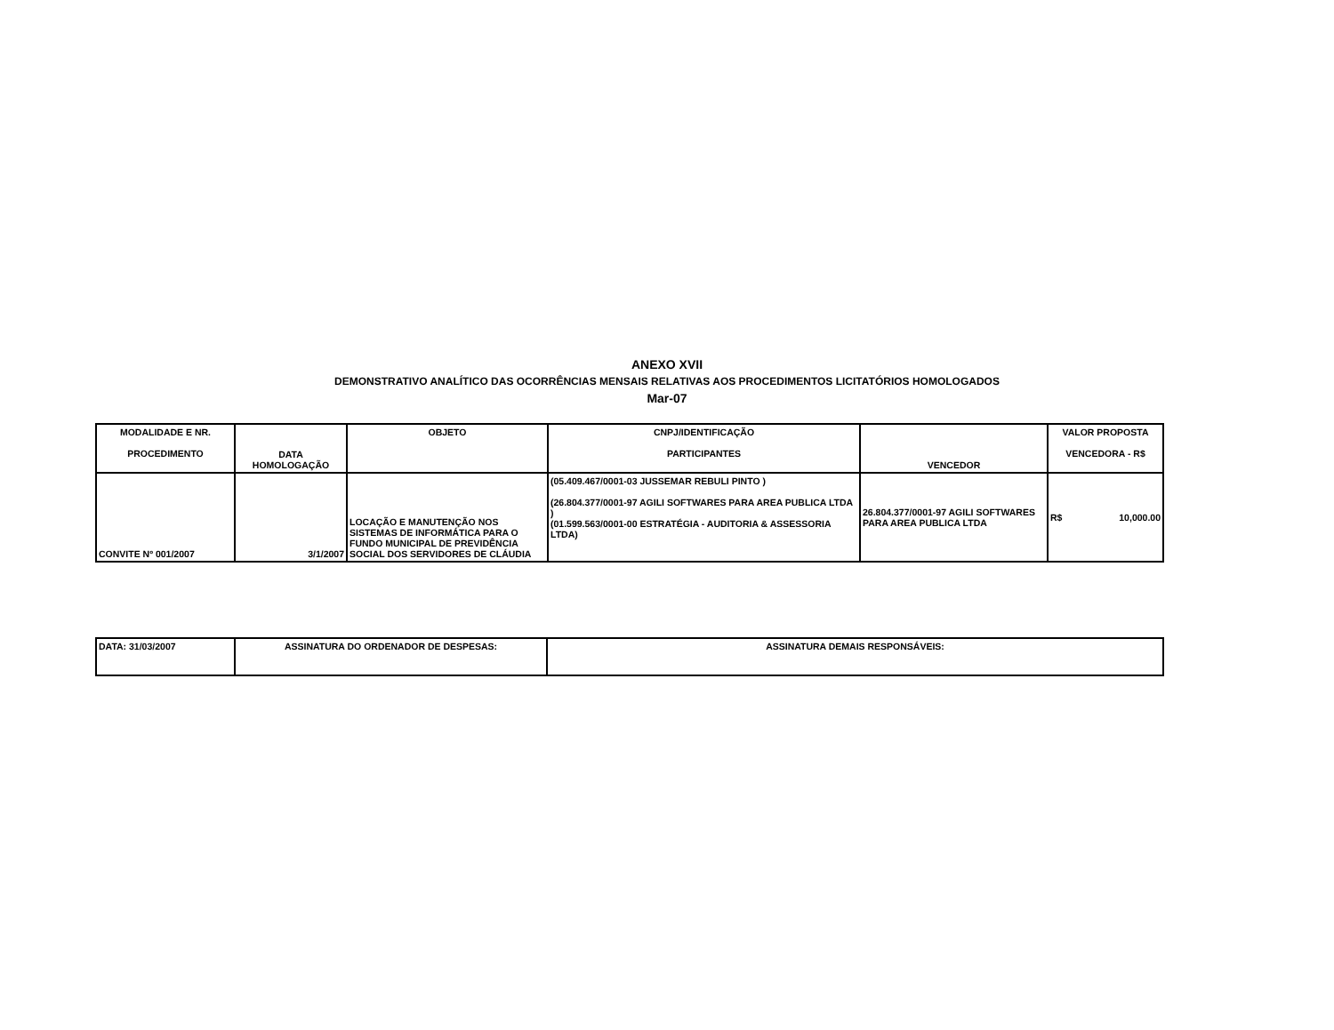ANEXO XVII
DEMONSTRATIVO ANALÍTICO DAS OCORRÊNCIAS MENSAIS RELATIVAS AOS PROCEDIMENTOS LICITATÓRIOS HOMOLOGADOS
Mar-07
| MODALIDADE E NR. PROCEDIMENTO | DATA HOMOLOGAÇÃO | OBJETO | CNPJ/IDENTIFICAÇÃO PARTICIPANTES | VENCEDOR | VALOR PROPOSTA VENCEDORA - R$ |
| --- | --- | --- | --- | --- | --- |
| CONVITE Nº 001/2007 | 3/1/2007 | LOCAÇÃO E MANUTENÇÃO NOS SISTEMAS DE INFORMÁTICA PARA O FUNDO MUNICIPAL DE PREVIDÊNCIA SOCIAL DOS SERVIDORES DE CLÁUDIA | (05.409.467/0001-03 JUSSEMAR REBULI PINTO ) (26.804.377/0001-97 AGILI SOFTWARES PARA AREA PUBLICA LTDA ) (01.599.563/0001-00 ESTRATÉGIA - AUDITORIA & ASSESSORIA LTDA) | 26.804.377/0001-97 AGILI SOFTWARES PARA AREA PUBLICA LTDA | R$ 10,000.00 |
| DATA: 31/03/2007 | ASSINATURA DO ORDENADOR DE DESPESAS: | ASSINATURA DEMAIS RESPONSÁVEIS: |